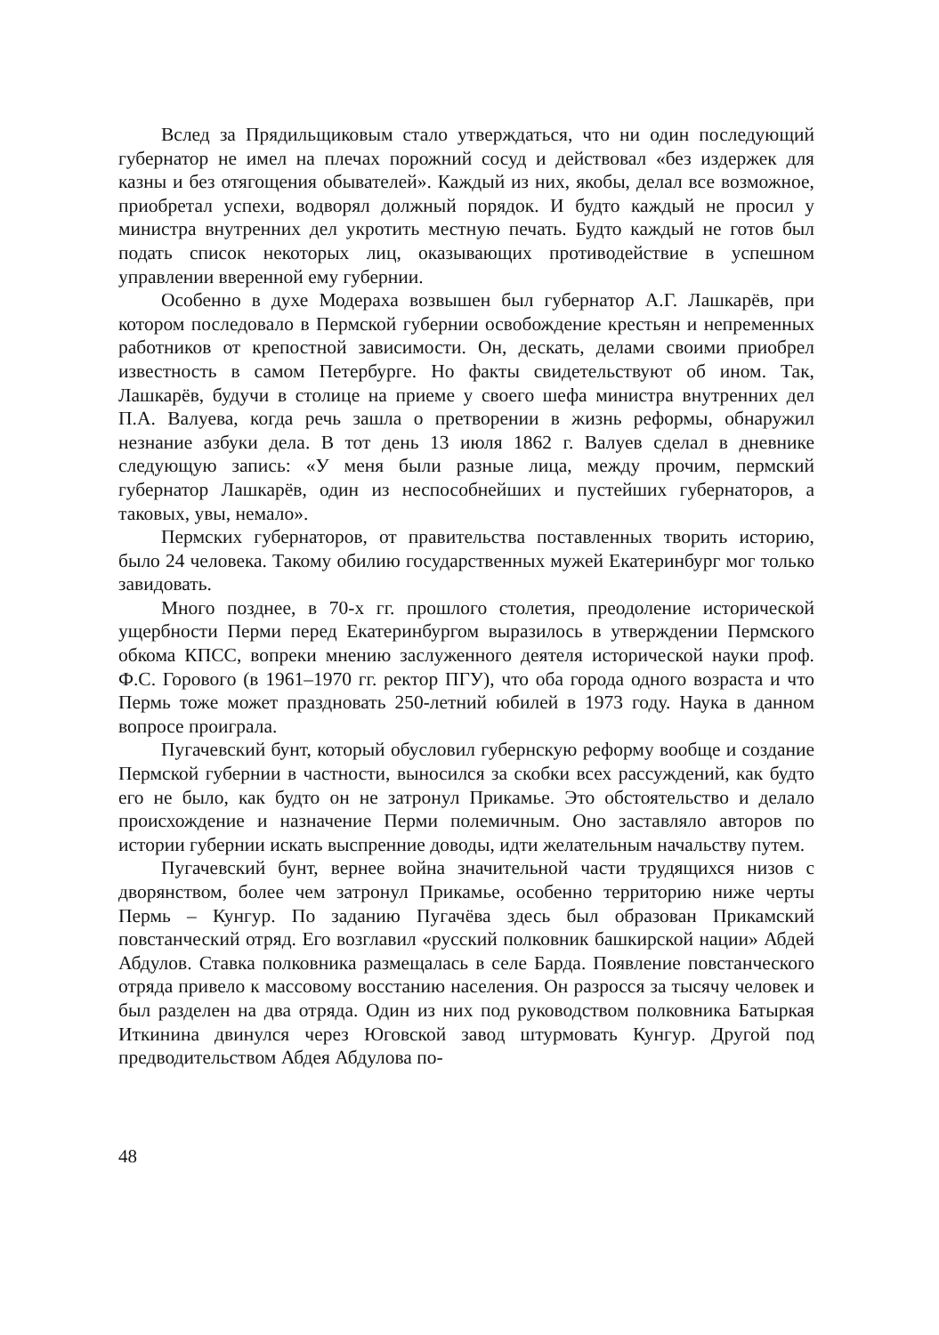Вслед за Прядильщиковым стало утверждаться, что ни один последующий губернатор не имел на плечах порожний сосуд и действовал «без издержек для казны и без отягощения обывателей». Каждый из них, якобы, делал все возможное, приобретал успехи, водворял должный порядок. И будто каждый не просил у министра внутренних дел укротить местную печать. Будто каждый не готов был подать список некоторых лиц, оказывающих противодействие в успешном управлении вверенной ему губернии.
Особенно в духе Модераха возвышен был губернатор А.Г. Лашкарёв, при котором последовало в Пермской губернии освобождение крестьян и непременных работников от крепостной зависимости. Он, дескать, делами своими приобрел известность в самом Петербурге. Но факты свидетельствуют об ином. Так, Лашкарёв, будучи в столице на приеме у своего шефа министра внутренних дел П.А. Валуева, когда речь зашла о претворении в жизнь реформы, обнаружил незнание азбуки дела. В тот день 13 июля 1862 г. Валуев сделал в дневнике следующую запись: «У меня были разные лица, между прочим, пермский губернатор Лашкарёв, один из неспособнейших и пустейших губернаторов, а таковых, увы, немало».
Пермских губернаторов, от правительства поставленных творить историю, было 24 человека. Такому обилию государственных мужей Екатеринбург мог только завидовать.
Много позднее, в 70-х гг. прошлого столетия, преодоление исторической ущербности Перми перед Екатеринбургом выразилось в утверждении Пермского обкома КПСС, вопреки мнению заслуженного деятеля исторической науки проф. Ф.С. Горового (в 1961–1970 гг. ректор ПГУ), что оба города одного возраста и что Пермь тоже может праздновать 250-летний юбилей в 1973 году. Наука в данном вопросе проиграла.
Пугачевский бунт, который обусловил губернскую реформу вообще и создание Пермской губернии в частности, выносился за скобки всех рассуждений, как будто его не было, как будто он не затронул Прикамье. Это обстоятельство и делало происхождение и назначение Перми полемичным. Оно заставляло авторов по истории губернии искать выспренние доводы, идти желательным начальству путем.
Пугачевский бунт, вернее война значительной части трудящихся низов с дворянством, более чем затронул Прикамье, особенно территорию ниже черты Пермь – Кунгур. По заданию Пугачёва здесь был образован Прикамский повстанческий отряд. Его возглавил «русский полковник башкирской нации» Абдей Абдулов. Ставка полковника размещалась в селе Барда. Появление повстанческого отряда привело к массовому восстанию населения. Он разросся за тысячу человек и был разделен на два отряда. Один из них под руководством полковника Батыркая Иткинина двинулся через Юговской завод штурмовать Кунгур. Другой под предводительством Абдея Абдулова по-
48